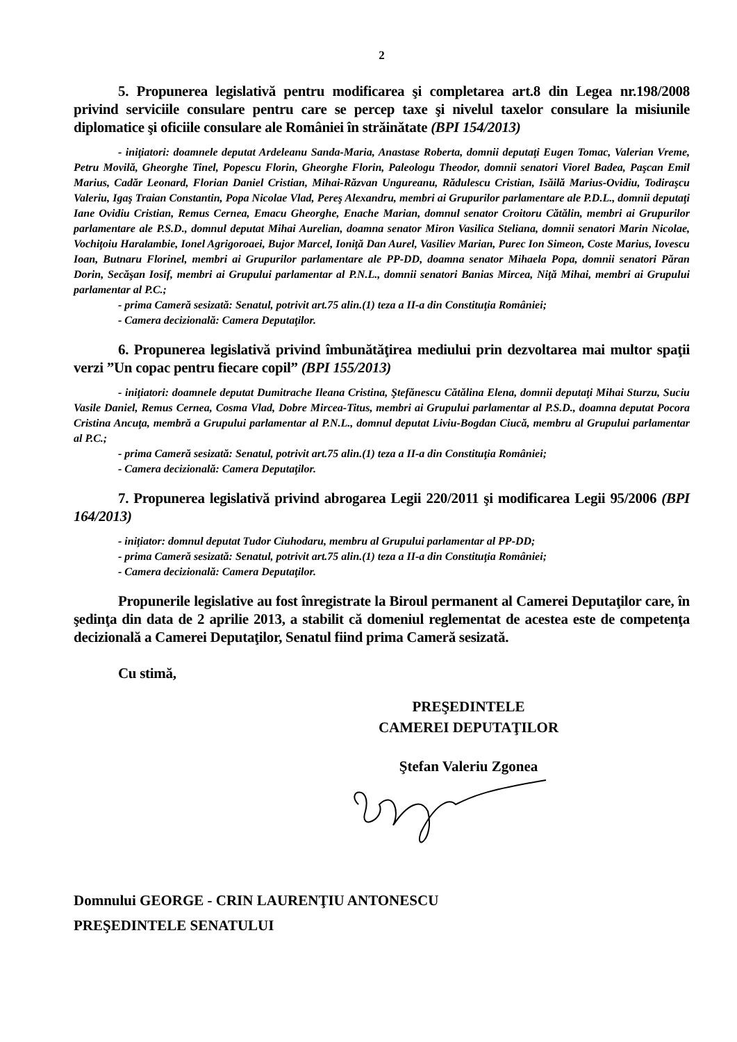2
5. Propunerea legislativă pentru modificarea şi completarea art.8 din Legea nr.198/2008 privind serviciile consulare pentru care se percep taxe şi nivelul taxelor consulare la misiunile diplomatice şi oficiile consulare ale României în străinătate (BPI 154/2013)
- iniţiatori: doamnele deputat Ardeleanu Sanda-Maria, Anastase Roberta, domnii deputaţi Eugen Tomac, Valerian Vreme, Petru Movilă, Gheorghe Tinel, Popescu Florin, Gheorghe Florin, Paleologu Theodor, domnii senatori Viorel Badea, Paşcan Emil Marius, Cadăr Leonard, Florian Daniel Cristian, Mihai-Răzvan Ungureanu, Rădulescu Cristian, Isăilă Marius-Ovidiu, Todiraşcu Valeriu, Igaş Traian Constantin, Popa Nicolae Vlad, Pereş Alexandru, membri ai Grupurilor parlamentare ale P.D.L., domnii deputaţi Iane Ovidiu Cristian, Remus Cernea, Emacu Gheorghe, Enache Marian, domnul senator Croitoru Cătălin, membri ai Grupurilor parlamentare ale P.S.D., domnul deputat Mihai Aurelian, doamna senator Miron Vasilica Steliana, domnii senatori Marin Nicolae, Vochiţoiu Haralambie, Ionel Agrigoroaei, Bujor Marcel, Ioniţă Dan Aurel, Vasiliev Marian, Purec Ion Simeon, Coste Marius, Iovescu Ioan, Butnaru Florinel, membri ai Grupurilor parlamentare ale PP-DD, doamna senator Mihaela Popa, domnii senatori Păran Dorin, Secăşan Iosif, membri ai Grupului parlamentar al P.N.L., domnii senatori Banias Mircea, Niţă Mihai, membri ai Grupului parlamentar al P.C.;
- prima Cameră sesizată: Senatul, potrivit art.75 alin.(1) teza a II-a din Constituţia României;
- Camera decizională: Camera Deputaţilor.
6. Propunerea legislativă privind îmbunătăţirea mediului prin dezvoltarea mai multor spaţii verzi ”Un copac pentru fiecare copil” (BPI 155/2013)
- iniţiatori: doamnele deputat Dumitrache Ileana Cristina, Ştefănescu Cătălina Elena, domnii deputaţi Mihai Sturzu, Suciu Vasile Daniel, Remus Cernea, Cosma Vlad, Dobre Mircea-Titus, membri ai Grupului parlamentar al P.S.D., doamna deputat Pocora Cristina Ancuţa, membră a Grupului parlamentar al P.N.L., domnul deputat Liviu-Bogdan Ciucă, membru al Grupului parlamentar al P.C.;
- prima Cameră sesizată: Senatul, potrivit art.75 alin.(1) teza a II-a din Constituţia României;
- Camera decizională: Camera Deputaţilor.
7. Propunerea legislativă privind abrogarea Legii 220/2011 şi modificarea Legii 95/2006 (BPI 164/2013)
- iniţiator: domnul deputat Tudor Ciuhodaru, membru al Grupului parlamentar al PP-DD;
- prima Cameră sesizată: Senatul, potrivit art.75 alin.(1) teza a II-a din Constituţia României;
- Camera decizională: Camera Deputaţilor.
Propunerile legislative au fost înregistrate la Biroul permanent al Camerei Deputaţilor care, în şedinţa din data de 2 aprilie 2013, a stabilit că domeniul reglementat de acestea este de competenţa decizională a Camerei Deputaţilor, Senatul fiind prima Cameră sesizată.
Cu stimă,
PREŞEDINTELE
CAMEREI DEPUTAŢILOR
Ştefan Valeriu Zgonea
Domnului GEORGE - CRIN LAURENŢIU ANTONESCU
PREŞEDINTELE SENATULUI